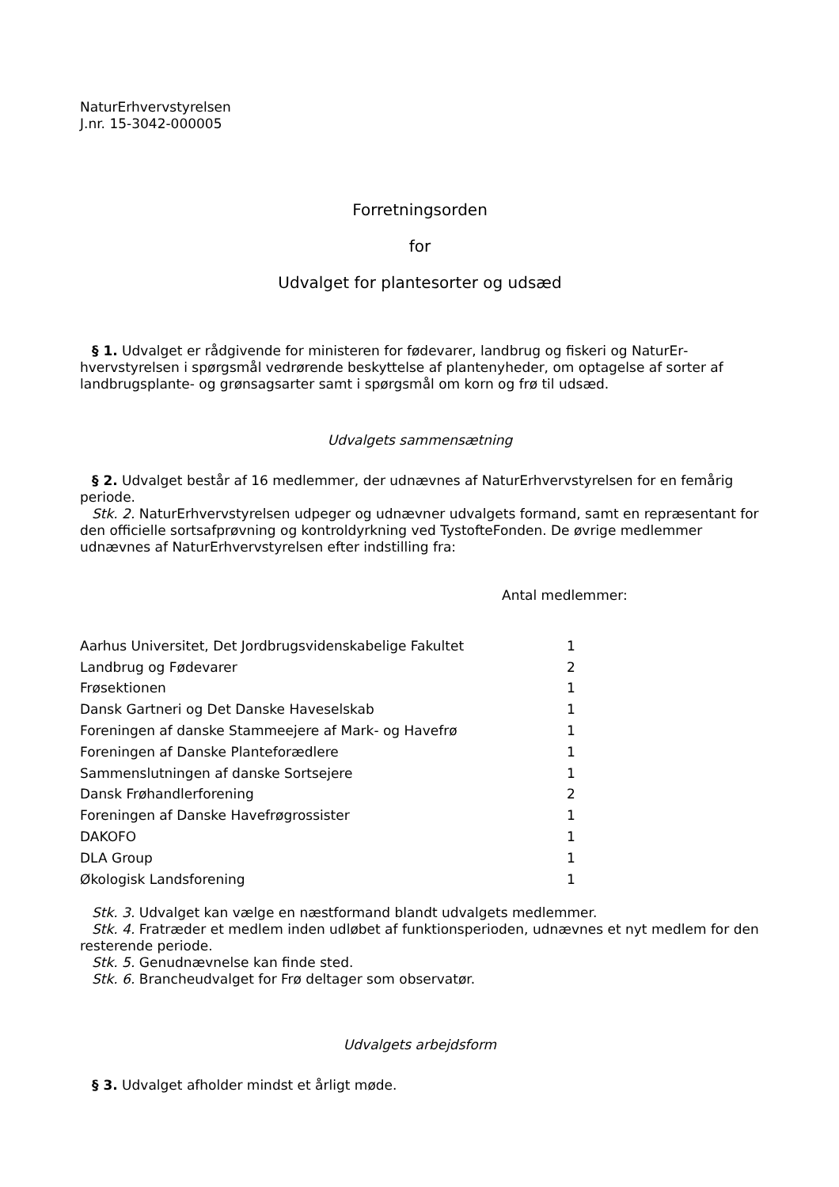NaturErhvervstyrelsen
J.nr. 15-3042-000005
Forretningsorden
for
Udvalget for plantesorter og udsæd
§ 1. Udvalget er rådgivende for ministeren for fødevarer, landbrug og fiskeri og NaturEr­hvervstyrelsen i spørgsmål vedrørende beskyttelse af plantenyheder, om optagelse af sorter af landbrugsplante- og grønsagsarter samt i spørgsmål om korn og frø til udsæd.
Udvalgets sammensætning
§ 2. Udvalget består af 16 medlemmer, der udnævnes af NaturErhvervstyrelsen for en fem­årig periode.
Stk. 2. NaturErhvervstyrelsen udpeger og udnævner udvalgets formand, samt en repræsen­tant for den officielle sortsafprøvning og kontroldyrkning ved TystofteFonden. De øvrige med­lemmer udnævnes af NaturErhvervstyrelsen efter indstilling fra:
Antal medlemmer:
| Aarhus Universitet, Det Jordbrugsvidenskabelige Fakultet | 1 |
| Landbrug og Fødevarer | 2 |
| Frøsektionen | 1 |
| Dansk Gartneri og Det Danske Haveselskab | 1 |
| Foreningen af danske Stammeejere af Mark- og Havefrø | 1 |
| Foreningen af Danske Planteforædlere | 1 |
| Sammenslutningen af danske Sortsejere | 1 |
| Dansk Frøhandlerforening | 2 |
| Foreningen af Danske Havefrøgrossister | 1 |
| DAKOFO | 1 |
| DLA Group | 1 |
| Økologisk Landsforening | 1 |
Stk. 3. Udvalget kan vælge en næstformand blandt udvalgets medlemmer.
Stk. 4. Fratræder et medlem inden udløbet af funktionsperioden, udnævnes et nyt medlem for den resterende periode.
Stk. 5. Genudnævnelse kan finde sted.
Stk. 6. Brancheudvalget for Frø deltager som observatør.
Udvalgets arbejdsform
§ 3. Udvalget afholder mindst et årligt møde.